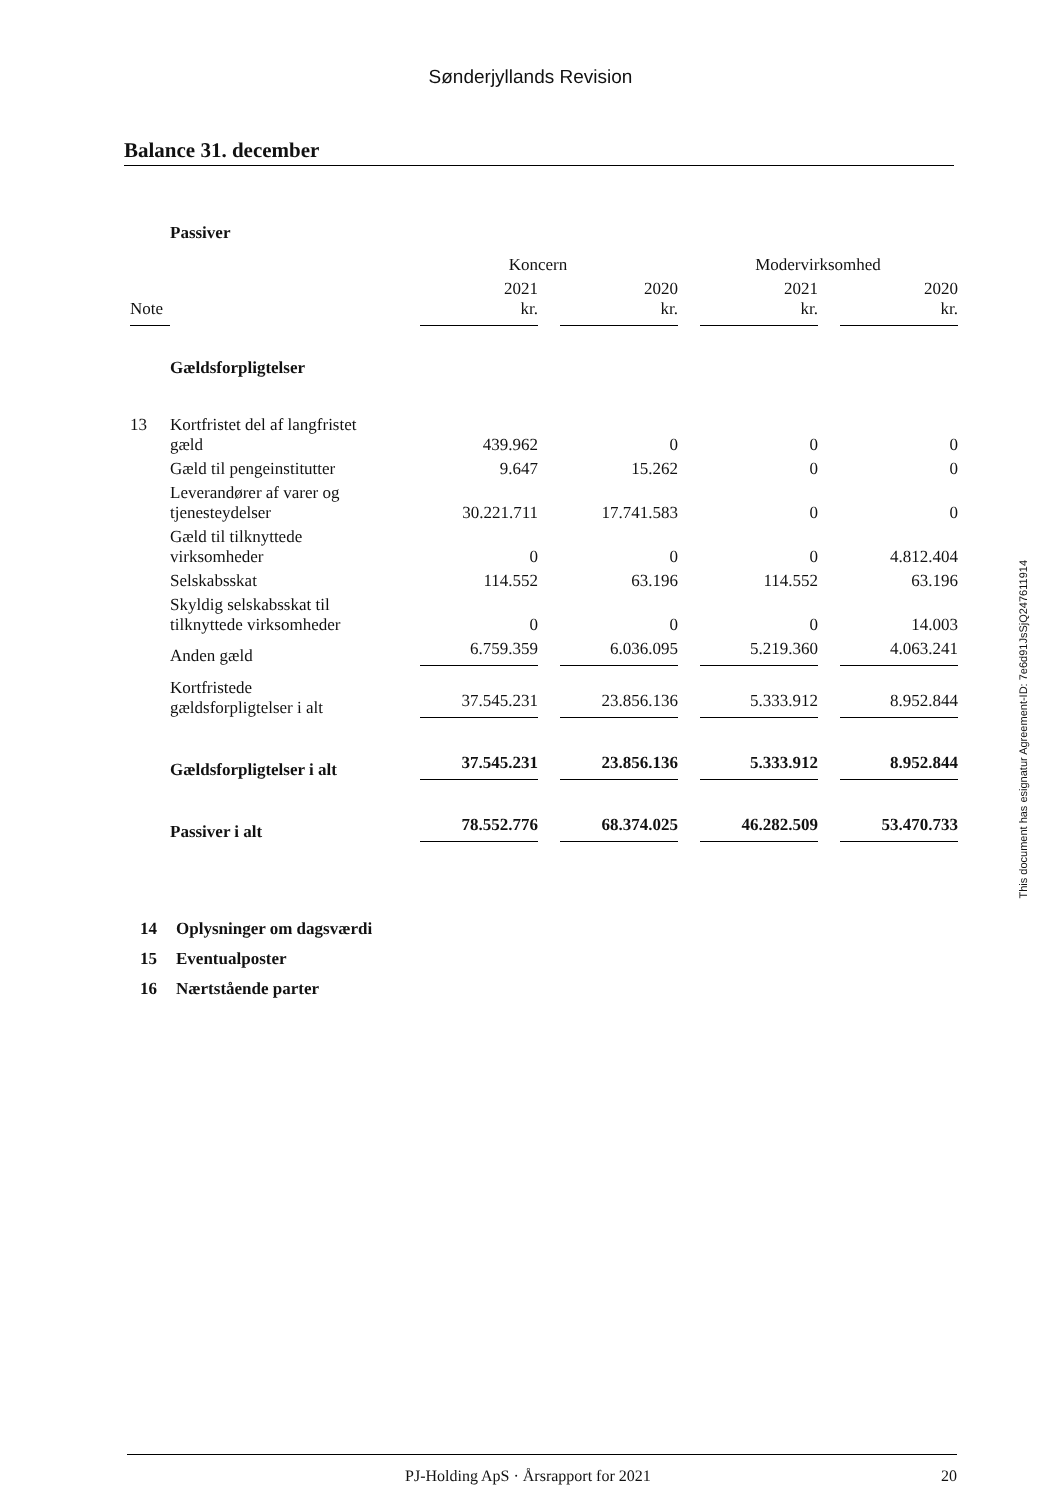Sønderjyllands Revision
Balance 31. december
| | Passiver | | | | |
| | | Koncern | | Modervirksomhed | |
| Note | | 2021 kr. | 2020 kr. | 2021 kr. | 2020 kr. |
| | Gældsforpligtelser | | | | |
| 13 | Kortfristet del af langfristet gæld | 439.962 | 0 | 0 | 0 |
| | Gæld til pengeinstitutter | 9.647 | 15.262 | 0 | 0 |
| | Leverandører af varer og tjenesteydelser | 30.221.711 | 17.741.583 | 0 | 0 |
| | Gæld til tilknyttede virksomheder | 0 | 0 | 0 | 4.812.404 |
| | Selskabsskat | 114.552 | 63.196 | 114.552 | 63.196 |
| | Skyldig selskabsskat til tilknyttede virksomheder | 0 | 0 | 0 | 14.003 |
| | Anden gæld | 6.759.359 | 6.036.095 | 5.219.360 | 4.063.241 |
| | Kortfristede gældsforpligtelser i alt | 37.545.231 | 23.856.136 | 5.333.912 | 8.952.844 |
| | Gældsforpligtelser i alt | 37.545.231 | 23.856.136 | 5.333.912 | 8.952.844 |
| | Passiver i alt | 78.552.776 | 68.374.025 | 46.282.509 | 53.470.733 |
14 Oplysninger om dagsværdi
15 Eventualposter
16 Nærtstående parter
This document has esignatur Agreement-ID: 7e6d91JsSjQ247611914
PJ-Holding ApS · Årsrapport for 2021 20